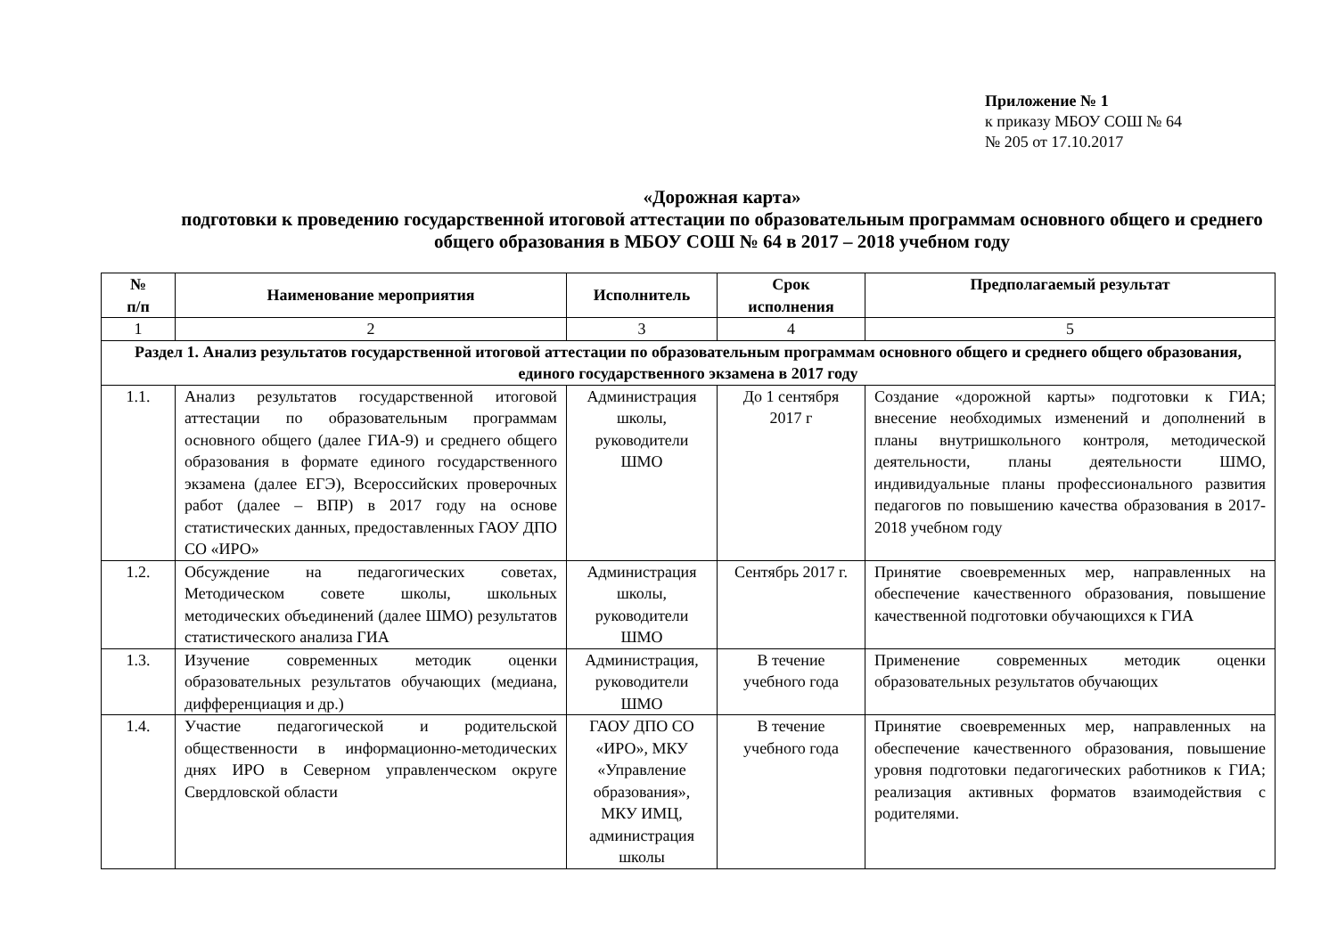Приложение № 1
к приказу МБОУ СОШ № 64
№ 205 от 17.10.2017
«Дорожная карта»
подготовки к проведению государственной итоговой аттестации по образовательным программам основного общего и среднего общего образования в МБОУ СОШ № 64 в 2017 – 2018 учебном году
| № п/п | Наименование мероприятия | Исполнитель | Срок исполнения | Предполагаемый результат |
| --- | --- | --- | --- | --- |
| 1 | 2 | 3 | 4 | 5 |
| Раздел 1. Анализ результатов государственной итоговой аттестации по образовательным программам основного общего и среднего общего образования, единого государственного экзамена в 2017 году | | | | |
| 1.1. | Анализ результатов государственной итоговой аттестации по образовательным программам основного общего (далее ГИА-9) и среднего общего образования в формате единого государственного экзамена (далее ЕГЭ), Всероссийских проверочных работ (далее – ВПР) в 2017 году на основе статистических данных, предоставленных ГАОУ ДПО СО «ИРО» | Администрация школы, руководители ШМО | До 1 сентября 2017 г | Создание «дорожной карты» подготовки к ГИА; внесение необходимых изменений и дополнений в планы внутришкольного контроля, методической деятельности, планы деятельности ШМО, индивидуальные планы профессионального развития педагогов по повышению качества образования в 2017-2018 учебном году |
| 1.2. | Обсуждение на педагогических советах, Методическом совете школы, школьных методических объединений (далее ШМО) результатов статистического анализа ГИА | Администрация школы, руководители ШМО | Сентябрь 2017 г. | Принятие своевременных мер, направленных на обеспечение качественного образования, повышение качественной подготовки обучающихся к ГИА |
| 1.3. | Изучение современных методик оценки образовательных результатов обучающих (медиана, дифференциация и др.) | Администрация, руководители ШМО | В течение учебного года | Применение современных методик оценки образовательных результатов обучающих |
| 1.4. | Участие педагогической и родительской общественности в информационно-методических днях ИРО в Северном управленческом округе Свердловской области | ГАОУ ДПО СО «ИРО», МКУ «Управление образования», МКУ ИМЦ, администрация школы | В течение учебного года | Принятие своевременных мер, направленных на обеспечение качественного образования, повышение уровня подготовки педагогических работников к ГИА; реализация активных форматов взаимодействия с родителями. |